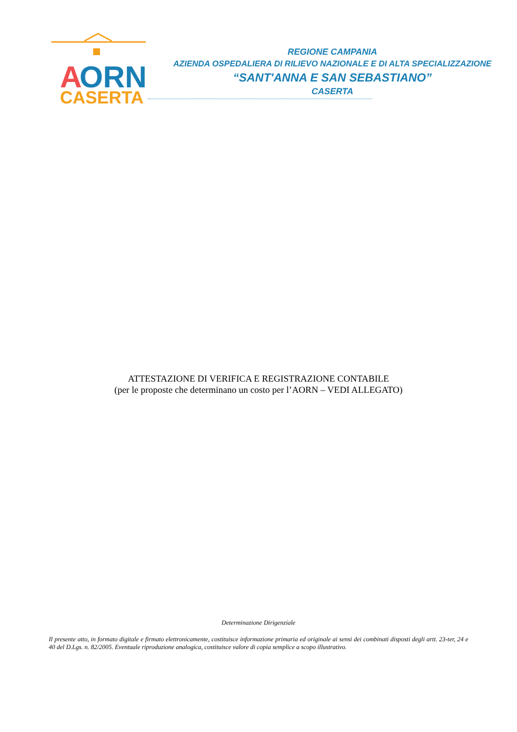A
ORN
CASERTA
REGIONE CAMPANIA
AZIENDA OSPEDALIERA DI RILIEVO NAZIONALE E DI ALTA SPECIALIZZAZIONE
“SANT'ANNA E SAN SEBASTIANO”
CASERTA
ATTESTAZIONE DI VERIFICA E REGISTRAZIONE CONTABILE
(per le proposte che determinano un costo per l’AORN – VEDI ALLEGATO)
Determinazione Dirigenziale
Il presente atto, in formato digitale e firmato elettronicamente, costituisce informazione primaria ed originale ai sensi dei combinati disposti degli artt. 23-ter, 24 e 40 del D.Lgs. n. 82/2005. Eventuale riproduzione analogica, costituisce valore di copia semplice a scopo illustrativo.